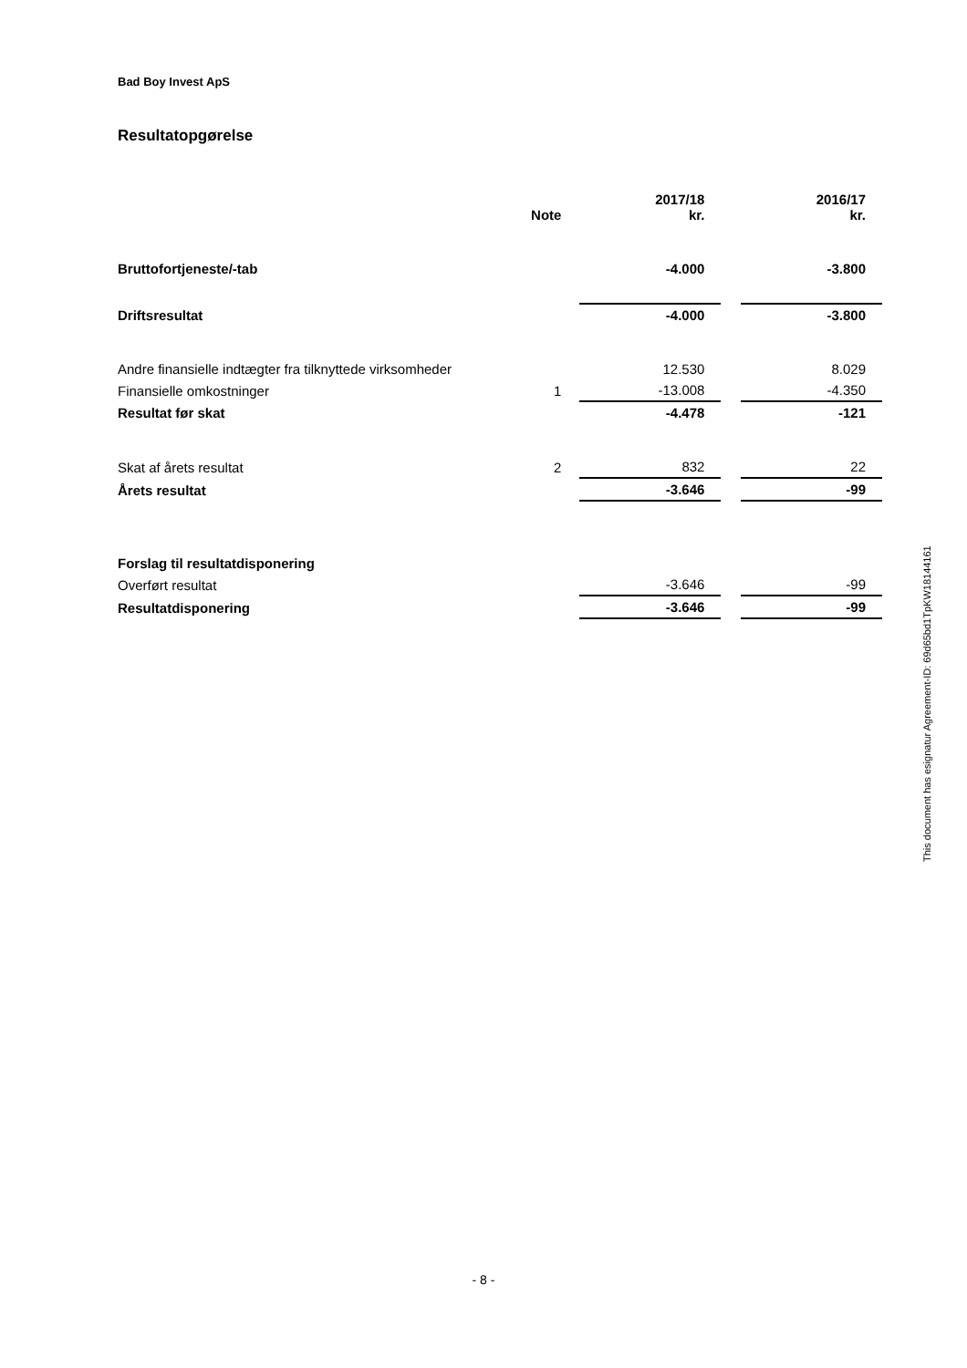Bad Boy Invest ApS
Resultatopgørelse
| | Note | 2017/18 kr. | | 2016/17 kr. |
| Bruttofortjeneste/-tab | | -4.000 | | -3.800 |
| Driftsresultat | | -4.000 | | -3.800 |
| Andre finansielle indtægter fra tilknyttede virksomheder | | 12.530 | | 8.029 |
| Finansielle omkostninger | 1 | -13.008 | | -4.350 |
| Resultat før skat | | -4.478 | | -121 |
| Skat af årets resultat | 2 | 832 | | 22 |
| Årets resultat | | -3.646 | | -99 |
| Forslag til resultatdisponering | | | | |
| Overført resultat | | -3.646 | | -99 |
| Resultatdisponering | | -3.646 | | -99 |
This document has esignatur Agreement-ID: 69d65bd1TpKW18144161
- 8 -